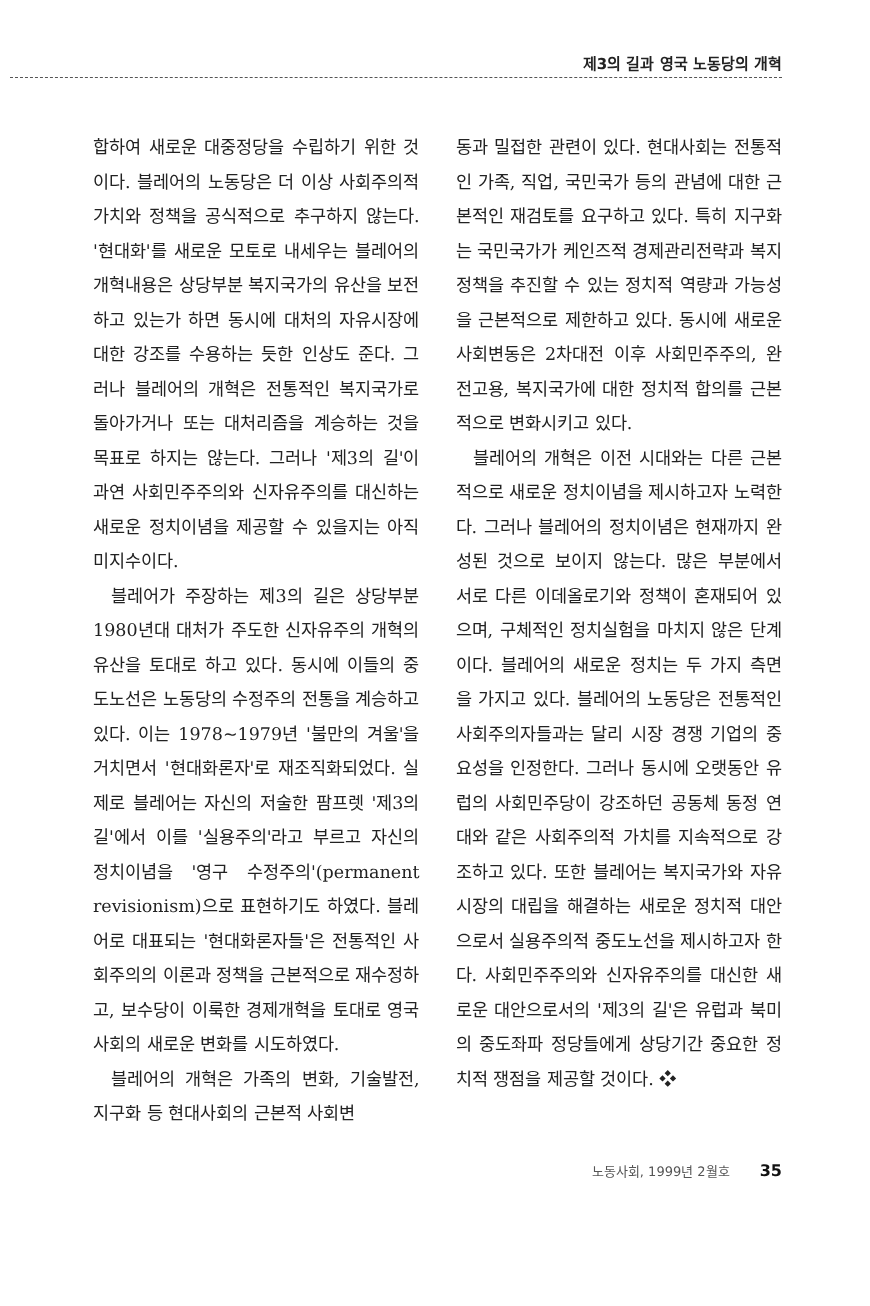제3의 길과 영국 노동당의 개혁
합하여 새로운 대중정당을 수립하기 위한 것이다. 블레어의 노동당은 더 이상 사회주의적 가치와 정책을 공식적으로 추구하지 않는다. '현대화'를 새로운 모토로 내세우는 블레어의 개혁내용은 상당부분 복지국가의 유산을 보전하고 있는가 하면 동시에 대처의 자유시장에 대한 강조를 수용하는 듯한 인상도 준다. 그러나 블레어의 개혁은 전통적인 복지국가로 돌아가거나 또는 대처리즘을 계승하는 것을 목표로 하지는 않는다. 그러나 '제3의 길'이 과연 사회민주주의와 신자유주의를 대신하는 새로운 정치이념을 제공할 수 있을지는 아직 미지수이다.
블레어가 주장하는 제3의 길은 상당부분 1980년대 대처가 주도한 신자유주의 개혁의 유산을 토대로 하고 있다. 동시에 이들의 중도노선은 노동당의 수정주의 전통을 계승하고 있다. 이는 1978~1979년 '불만의 겨울'을 거치면서 '현대화론자'로 재조직화되었다. 실제로 블레어는 자신의 저술한 팜프렛 '제3의 길'에서 이를 '실용주의'라고 부르고 자신의 정치이념을 '영구 수정주의'(permanent revisionism)으로 표현하기도 하였다. 블레어로 대표되는 '현대화론자들'은 전통적인 사회주의의 이론과 정책을 근본적으로 재수정하고, 보수당이 이룩한 경제개혁을 토대로 영국사회의 새로운 변화를 시도하였다.
블레어의 개혁은 가족의 변화, 기술발전, 지구화 등 현대사회의 근본적 사회변
동과 밀접한 관련이 있다. 현대사회는 전통적인 가족, 직업, 국민국가 등의 관념에 대한 근본적인 재검토를 요구하고 있다. 특히 지구화는 국민국가가 케인즈적 경제관리전략과 복지정책을 추진할 수 있는 정치적 역량과 가능성을 근본적으로 제한하고 있다. 동시에 새로운 사회변동은 2차대전 이후 사회민주주의, 완전고용, 복지국가에 대한 정치적 합의를 근본적으로 변화시키고 있다.
블레어의 개혁은 이전 시대와는 다른 근본적으로 새로운 정치이념을 제시하고자 노력한다. 그러나 블레어의 정치이념은 현재까지 완성된 것으로 보이지 않는다. 많은 부분에서 서로 다른 이데올로기와 정책이 혼재되어 있으며, 구체적인 정치실험을 마치지 않은 단계이다. 블레어의 새로운 정치는 두 가지 측면을 가지고 있다. 블레어의 노동당은 전통적인 사회주의자들과는 달리 시장 경쟁 기업의 중요성을 인정한다. 그러나 동시에 오랫동안 유럽의 사회민주당이 강조하던 공동체 동정 연대와 같은 사회주의적 가치를 지속적으로 강조하고 있다. 또한 블레어는 복지국가와 자유시장의 대립을 해결하는 새로운 정치적 대안으로서 실용주의적 중도노선을 제시하고자 한다. 사회민주주의와 신자유주의를 대신한 새로운 대안으로서의 '제3의 길'은 유럽과 북미의 중도좌파 정당들에게 상당기간 중요한 정치적 쟁점을 제공할 것이다. ❖
노동사회, 1999년 2월호 35